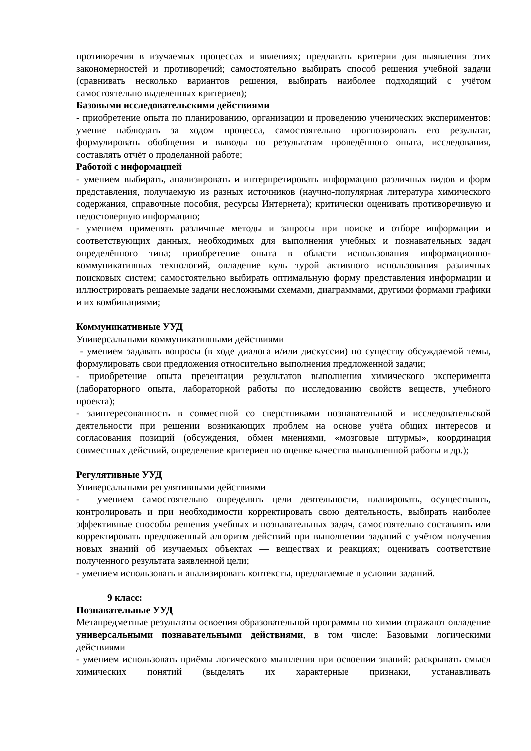противоречия в изучаемых процессах и явлениях; предлагать критерии для выявления этих закономерностей и противоречий; самостоятельно выбирать способ решения учебной задачи (сравнивать несколько вариантов решения, выбирать наиболее подходящий с учётом самостоятельно выделенных критериев);
Базовыми исследовательскими действиями
- приобретение опыта по планированию, организации и проведению ученических экспериментов: умение наблюдать за ходом процесса, самостоятельно прогнозировать его результат, формулировать обобщения и выводы по результатам проведённого опыта, исследования, составлять отчёт о проделанной работе;
Работой с информацией
- умением выбирать, анализировать и интерпретировать информацию различных видов и форм представления, получаемую из разных источников (научно-популярная литература химического содержания, справочные пособия, ресурсы Интернета); критически оценивать противоречивую и недостоверную информацию;
- умением применять различные методы и запросы при поиске и отборе информации и соответствующих данных, необходимых для выполнения учебных и познавательных задач определённого типа; приобретение опыта в области использования информационно-коммуникативных технологий, овладение куль турой активного использования различных поисковых систем; самостоятельно выбирать оптимальную форму представления информации и иллюстрировать решаемые задачи несложными схемами, диаграммами, другими формами графики и их комбинациями;
Коммуникативные УУД
Универсальными коммуникативными действиями
- умением задавать вопросы (в ходе диалога и/или дискуссии) по существу обсуждаемой темы, формулировать свои предложения относительно выполнения предложенной задачи;
- приобретение опыта презентации результатов выполнения химического эксперимента (лабораторного опыта, лабораторной работы по исследованию свойств веществ, учебного проекта);
- заинтересованность в совместной со сверстниками познавательной и исследовательской деятельности при решении возникающих проблем на основе учёта общих интересов и согласования позиций (обсуждения, обмен мнениями, «мозговые штурмы», координация совместных действий, определение критериев по оценке качества выполненной работы и др.);
Регулятивные УУД
Универсальными регулятивными действиями
- умением самостоятельно определять цели деятельности, планировать, осуществлять, контролировать и при необходимости корректировать свою деятельность, выбирать наиболее эффективные способы решения учебных и познавательных задач, самостоятельно составлять или корректировать предложенный алгоритм действий при выполнении заданий с учётом получения новых знаний об изучаемых объектах — веществах и реакциях; оценивать соответствие полученного результата заявленной цели;
- умением использовать и анализировать контексты, предлагаемые в условии заданий.
9 класс:
Познавательные УУД
Метапредметные результаты освоения образовательной программы по химии отражают овладение универсальными познавательными действиями, в том числе: Базовыми логическими действиями
- умением использовать приёмы логического мышления при освоении знаний: раскрывать смысл химических понятий (выделять их характерные признаки, устанавливать